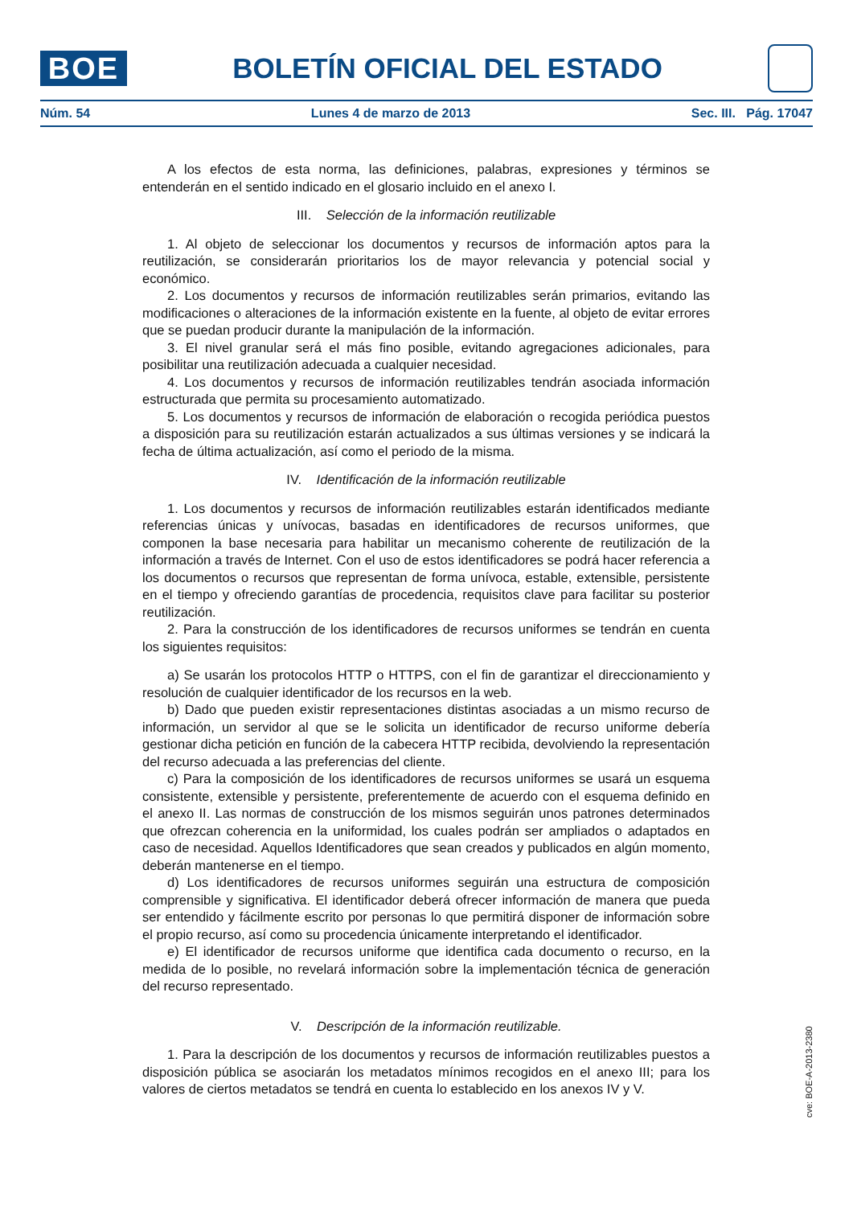BOE
BOLETÍN OFICIAL DEL ESTADO
Núm. 54 Lunes 4 de marzo de 2013 Sec. III. Pág. 17047
A los efectos de esta norma, las definiciones, palabras, expresiones y términos se entenderán en el sentido indicado en el glosario incluido en el anexo I.
III. Selección de la información reutilizable
1. Al objeto de seleccionar los documentos y recursos de información aptos para la reutilización, se considerarán prioritarios los de mayor relevancia y potencial social y económico.
2. Los documentos y recursos de información reutilizables serán primarios, evitando las modificaciones o alteraciones de la información existente en la fuente, al objeto de evitar errores que se puedan producir durante la manipulación de la información.
3. El nivel granular será el más fino posible, evitando agregaciones adicionales, para posibilitar una reutilización adecuada a cualquier necesidad.
4. Los documentos y recursos de información reutilizables tendrán asociada información estructurada que permita su procesamiento automatizado.
5. Los documentos y recursos de información de elaboración o recogida periódica puestos a disposición para su reutilización estarán actualizados a sus últimas versiones y se indicará la fecha de última actualización, así como el periodo de la misma.
IV. Identificación de la información reutilizable
1. Los documentos y recursos de información reutilizables estarán identificados mediante referencias únicas y unívocas, basadas en identificadores de recursos uniformes, que componen la base necesaria para habilitar un mecanismo coherente de reutilización de la información a través de Internet. Con el uso de estos identificadores se podrá hacer referencia a los documentos o recursos que representan de forma unívoca, estable, extensible, persistente en el tiempo y ofreciendo garantías de procedencia, requisitos clave para facilitar su posterior reutilización.
2. Para la construcción de los identificadores de recursos uniformes se tendrán en cuenta los siguientes requisitos:
a) Se usarán los protocolos HTTP o HTTPS, con el fin de garantizar el direccionamiento y resolución de cualquier identificador de los recursos en la web.
b) Dado que pueden existir representaciones distintas asociadas a un mismo recurso de información, un servidor al que se le solicita un identificador de recurso uniforme debería gestionar dicha petición en función de la cabecera HTTP recibida, devolviendo la representación del recurso adecuada a las preferencias del cliente.
c) Para la composición de los identificadores de recursos uniformes se usará un esquema consistente, extensible y persistente, preferentemente de acuerdo con el esquema definido en el anexo II. Las normas de construcción de los mismos seguirán unos patrones determinados que ofrezcan coherencia en la uniformidad, los cuales podrán ser ampliados o adaptados en caso de necesidad. Aquellos Identificadores que sean creados y publicados en algún momento, deberán mantenerse en el tiempo.
d) Los identificadores de recursos uniformes seguirán una estructura de composición comprensible y significativa. El identificador deberá ofrecer información de manera que pueda ser entendido y fácilmente escrito por personas lo que permitirá disponer de información sobre el propio recurso, así como su procedencia únicamente interpretando el identificador.
e) El identificador de recursos uniforme que identifica cada documento o recurso, en la medida de lo posible, no revelará información sobre la implementación técnica de generación del recurso representado.
V. Descripción de la información reutilizable.
1. Para la descripción de los documentos y recursos de información reutilizables puestos a disposición pública se asociarán los metadatos mínimos recogidos en el anexo III; para los valores de ciertos metadatos se tendrá en cuenta lo establecido en los anexos IV y V.
cve: BOE-A-2013-2380